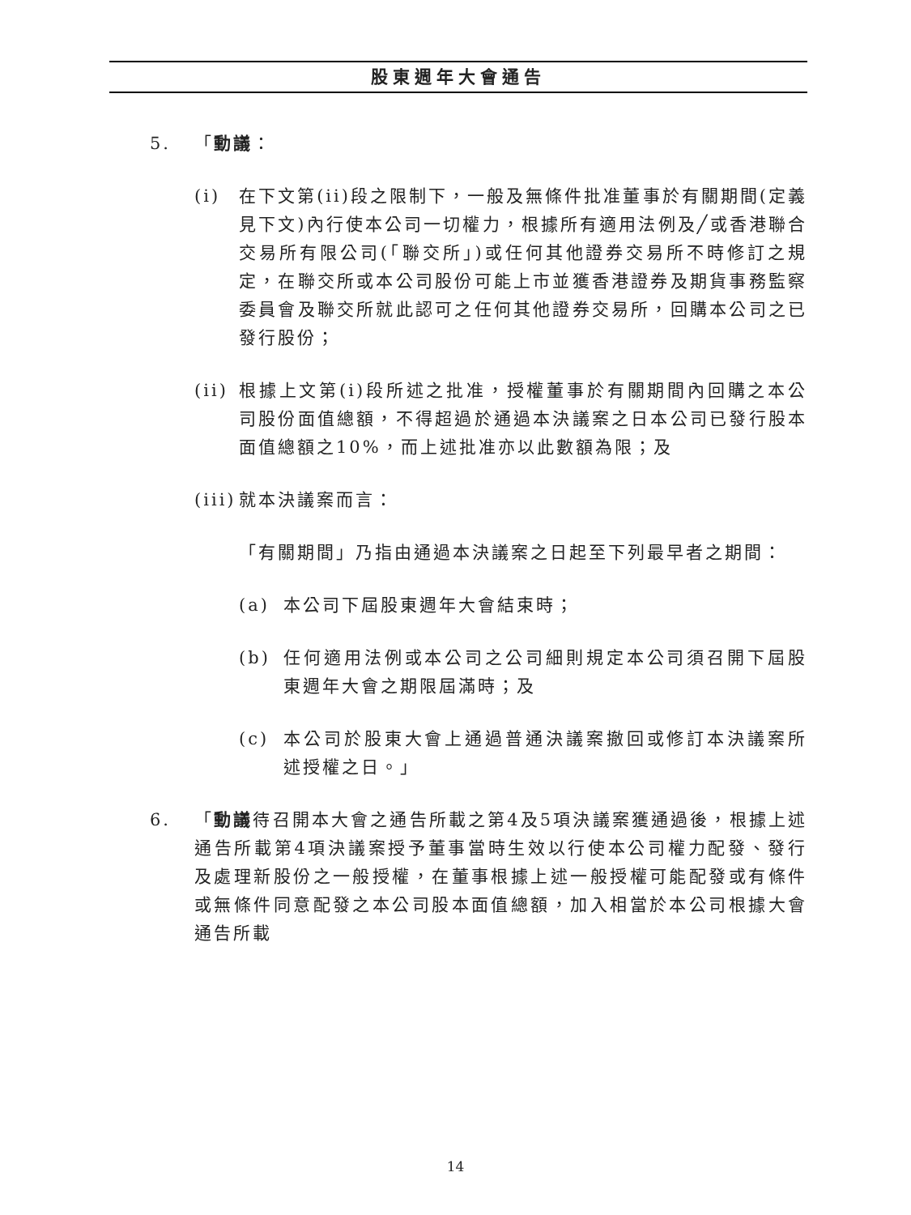股東週年大會通告
5. 「動議：
(i) 在下文第(ii)段之限制下，一般及無條件批准董事於有關期間(定義見下文)內行使本公司一切權力，根據所有適用法例及╱或香港聯合交易所有限公司(「聯交所」)或任何其他證券交易所不時修訂之規定，在聯交所或本公司股份可能上市並獲香港證券及期貨事務監察委員會及聯交所就此認可之任何其他證券交易所，回購本公司之已發行股份；
(ii) 根據上文第(i)段所述之批准，授權董事於有關期間內回購之本公司股份面值總額，不得超過於通過本決議案之日本公司已發行股本面值總額之10%，而上述批准亦以此數額為限；及
(iii) 就本決議案而言：
「有關期間」乃指由通過本決議案之日起至下列最早者之期間：
(a) 本公司下屆股東週年大會結束時；
(b) 任何適用法例或本公司之公司細則規定本公司須召開下屆股東週年大會之期限屆滿時；及
(c) 本公司於股東大會上通過普通決議案撤回或修訂本決議案所述授權之日。」
6. 「動議待召開本大會之通告所載之第4及5項決議案獲通過後，根據上述通告所載第4項決議案授予董事當時生效以行使本公司權力配發、發行及處理新股份之一般授權，在董事根據上述一般授權可能配發或有條件或無條件同意配發之本公司股本面值總額，加入相當於本公司根據大會通告所載
14